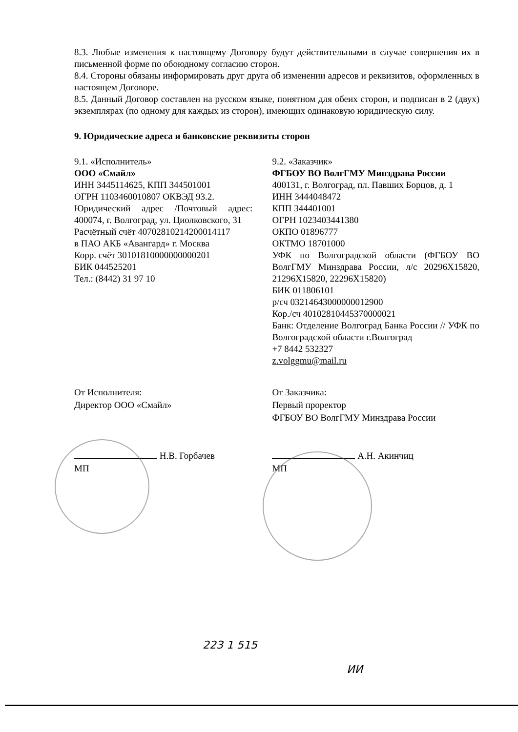8.3. Любые изменения к настоящему Договору будут действительными в случае совершения их в письменной форме по обоюдному согласию сторон.
8.4. Стороны обязаны информировать друг друга об изменении адресов и реквизитов, оформленных в настоящем Договоре.
8.5. Данный Договор составлен на русском языке, понятном для обеих сторон, и подписан в 2 (двух) экземплярах (по одному для каждых из сторон), имеющих одинаковую юридическую силу.
9. Юридические адреса и банковские реквизиты сторон
9.1. «Исполнитель»
ООО «Смайл»
ИНН 3445114625, КПП 344501001
ОГРН 1103460010807 ОКВЭД 93.2.
Юридический адрес /Почтовый адрес: 400074, г. Волгоград, ул. Циолковского, 31
Расчётный счёт 40702810214200014117
в ПАО АКБ «Авангард» г. Москва
Корр. счёт 30101810000000000201
БИК 044525201
Тел.: (8442) 31 97 10
9.2. «Заказчик»
ФГБОУ ВО ВолгГМУ Минздрава России
400131, г. Волгоград, пл. Павших Борцов, д. 1
ИНН 3444048472
КПП 344401001
ОГРН 1023403441380
ОКПО 01896777
ОКТМО 18701000
УФК по Волгоградской области (ФГБОУ ВО ВолгГМУ Минздрава России, л/с 20296Х15820, 21296Х15820, 22296Х15820)
БИК 011806101
р/сч 03214643000000012900
Кор./сч 40102810445370000021
Банк: Отделение Волгоград Банка России // УФК по Волгоградской области г.Волгоград
+7 8442 532327
z.volggmu@mail.ru
От Исполнителя:
Директор ООО «Смайл»
Н.В. Горбачев
МП
От Заказчика:
Первый проректор
ФГБОУ ВО ВолгГМУ Минздрава России
А.Н. Акинчиц
МП
223 1 515
ИИ